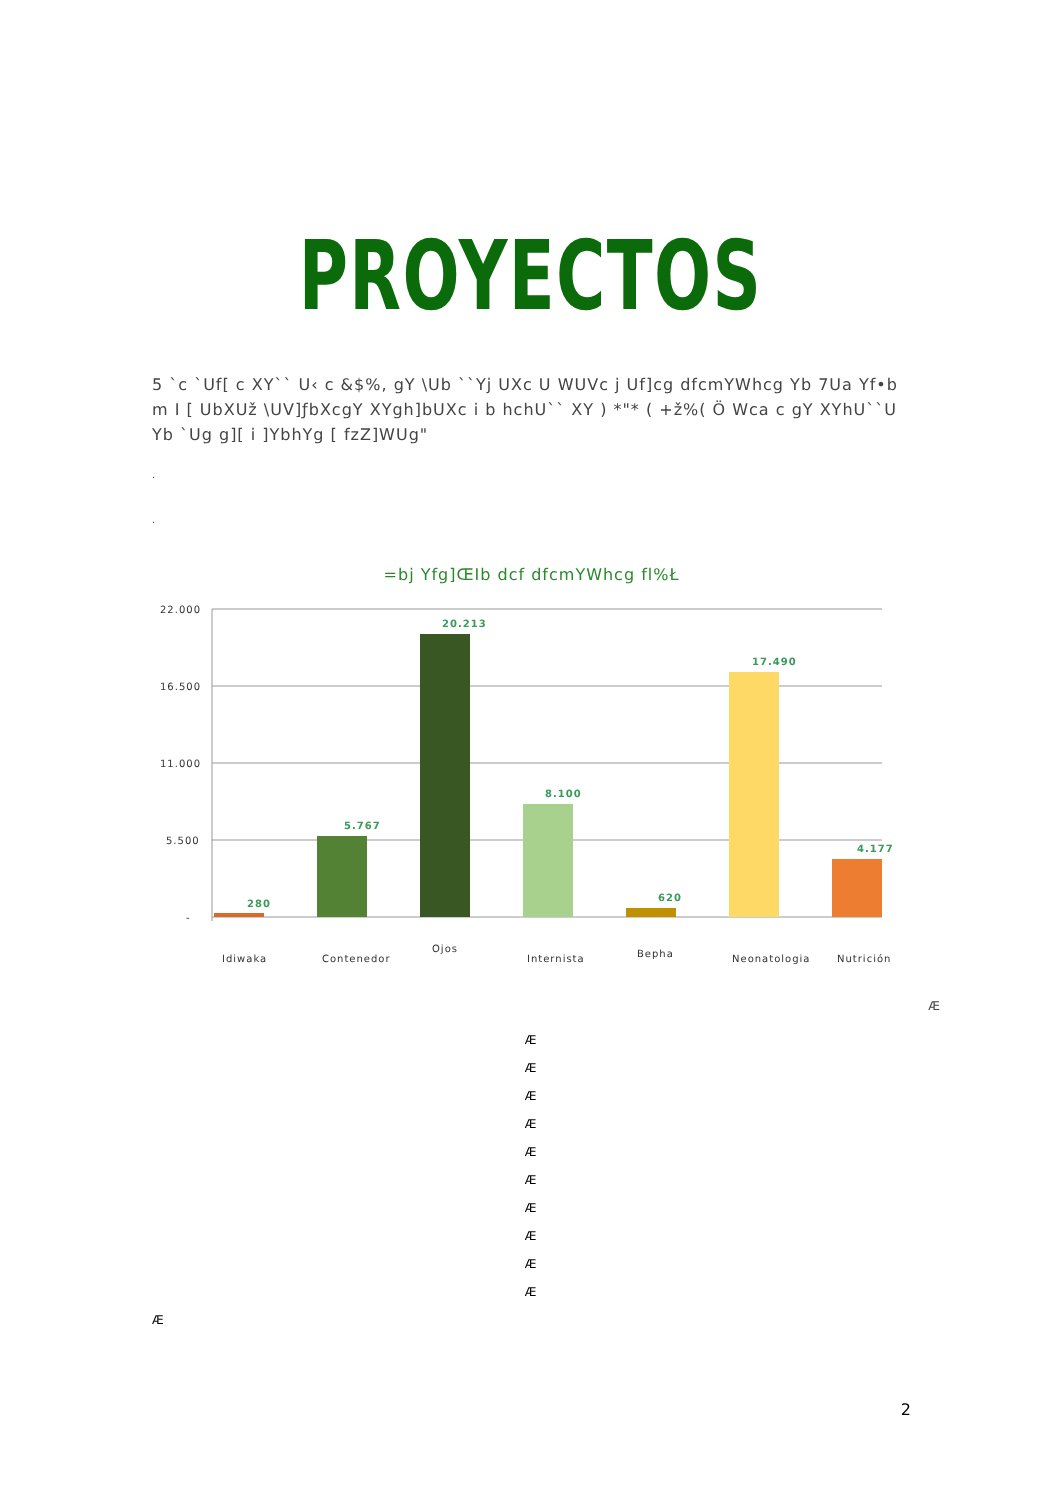PROYECTOS
5 `c `Uf[ c XY`` U‹ c &$%, gY \Ub ``Yj UXc U WUVc j Uf]cg dfcmYWhcg Yb 7Ua Yf•b m I [ UbXUž \UV]ƒbXcgY XYgh]bUXc i b hchU`` XY ) *"* ( +ž%( Ö Wca c gY XYhU``U Yb `Ug g][ i ]YbhYg [ fzZ]WUg"
.
.
=bj Yfg]ŒIb dcf dfcmYWhcg fl%Ł
22.000
16.500
11.000
5.500
-
280
5.767
20.213
8.100
620
17.490
4.177
Idiwaka
Contenedor
Ojos
Internista
Bepha
Neonatologia
Nutrición
Æ
Æ
Æ
Æ
Æ
Æ
Æ
Æ
Æ
Æ
Æ
Æ
2